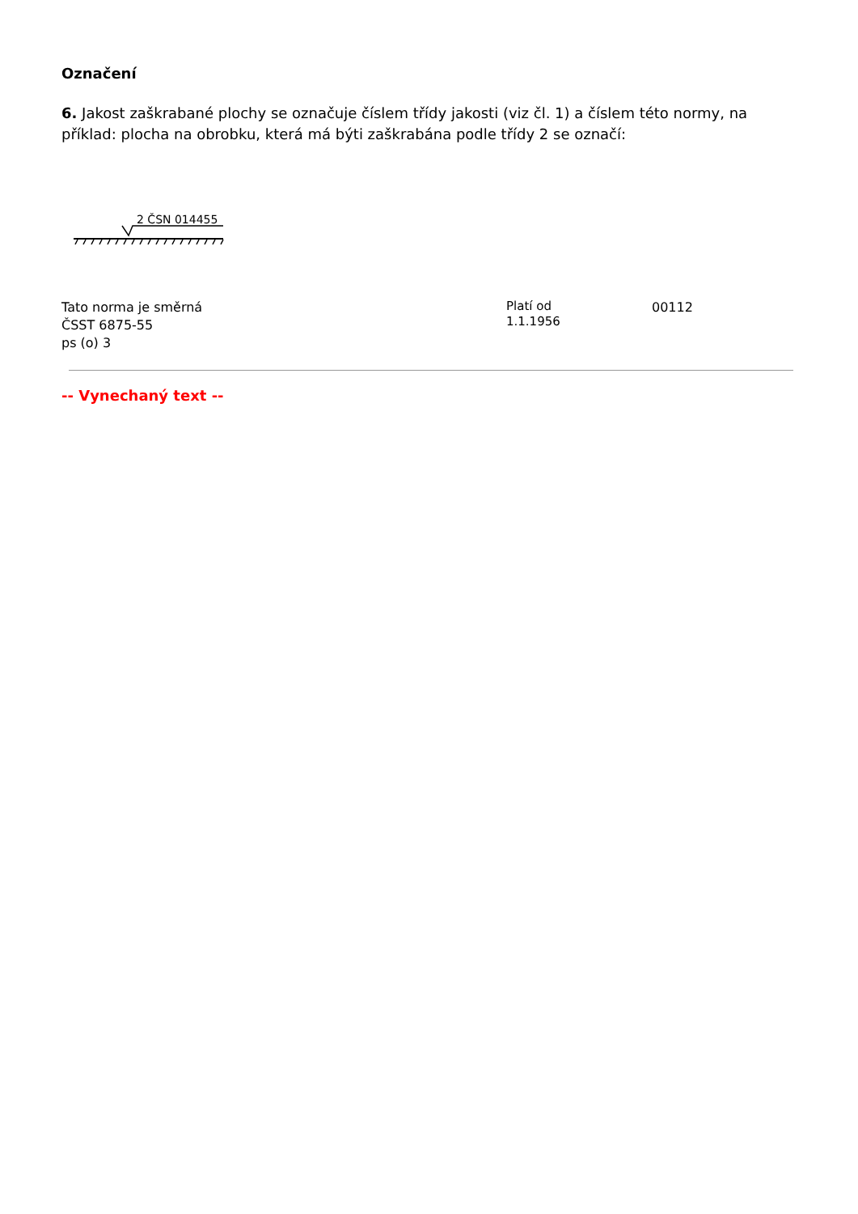Označení
6. Jakost zaškrabané plochy se označuje číslem třídy jakosti (viz čl. 1) a číslem této normy, na příklad: plocha na obrobku, která má býti zaškrabána podle třídy 2 se označí:
2 ČSN 014455
Tato norma je směrná
ČSST 6875-55
ps (o) 3
Platí od
1.1.1956
00112
-- Vynechaný text --